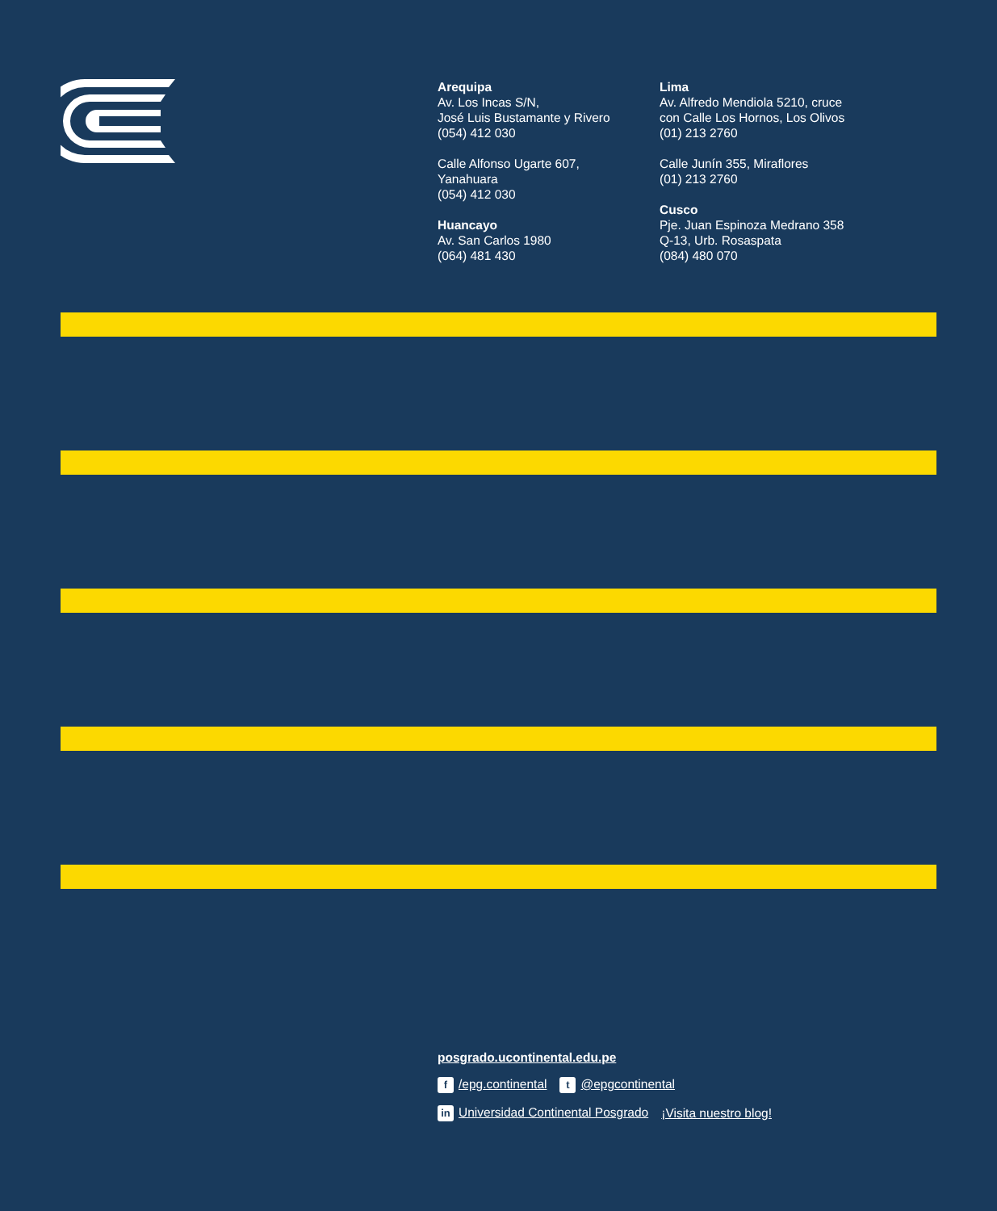Arequipa
Av. Los Incas S/N,
José Luis Bustamante y Rivero
(054) 412 030
Calle Alfonso Ugarte 607,
Yanahuara
(054) 412 030
Huancayo
Av. San Carlos 1980
(064) 481 430
Lima
Av. Alfredo Mendiola 5210, cruce
con Calle Los Hornos, Los Olivos
(01) 213 2760
Calle Junín 355, Miraflores
(01) 213 2760
Cusco
Pje. Juan Espinoza Medrano 358
Q-13, Urb. Rosaspata
(084) 480 070
posgrado.ucontinental.edu.pe
f /epg.continental t @epgcontinental
in Universidad Continental Posgrado ¡Visita nuestro blog!